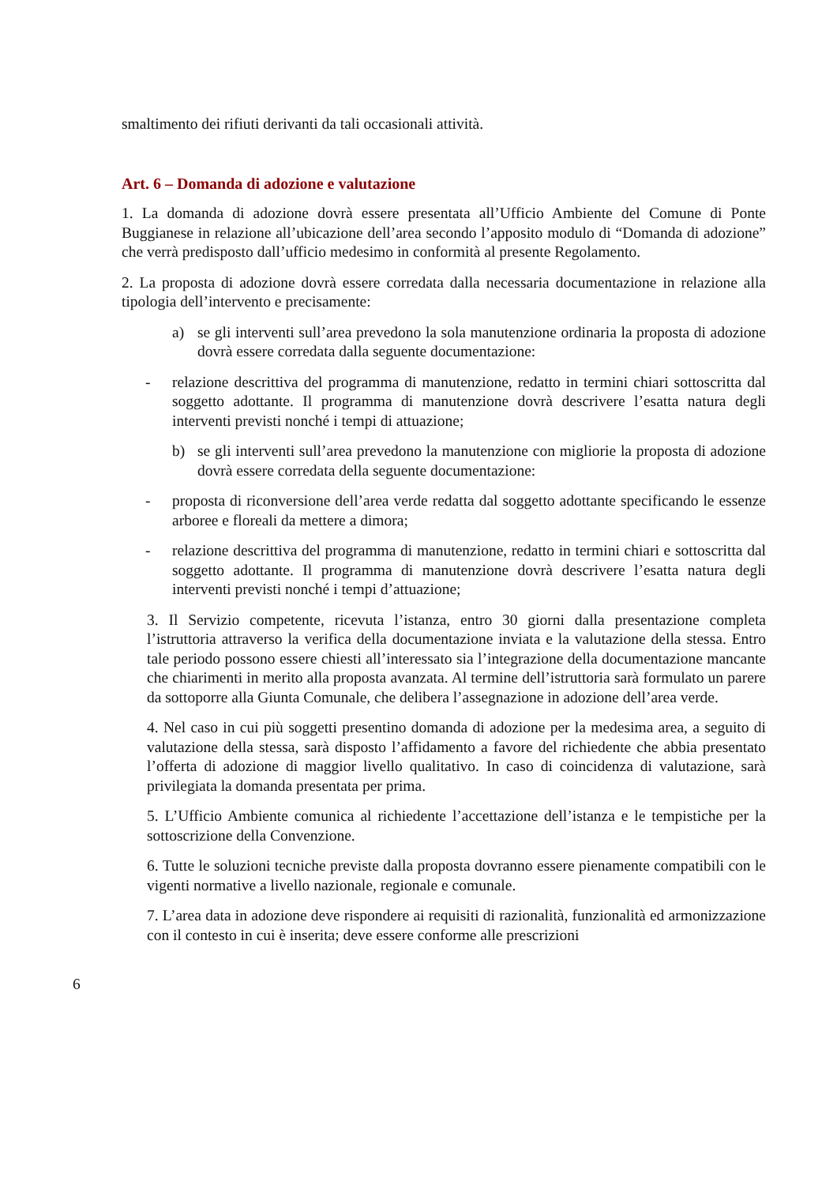smaltimento dei rifiuti derivanti da tali occasionali attività.
Art. 6 – Domanda di adozione e valutazione
1. La domanda di adozione dovrà essere presentata all’Ufficio Ambiente del Comune di Ponte Buggianese in relazione all’ubicazione dell’area secondo l’apposito modulo di “Domanda di adozione” che verrà predisposto dall’ufficio medesimo in conformità al presente Regolamento.
2. La proposta di adozione dovrà essere corredata dalla necessaria documentazione in relazione alla tipologia dell’intervento e precisamente:
a) se gli interventi sull’area prevedono la sola manutenzione ordinaria la proposta di adozione dovrà essere corredata dalla seguente documentazione:
- relazione descrittiva del programma di manutenzione, redatto in termini chiari sottoscritta dal soggetto adottante. Il programma di manutenzione dovrà descrivere l’esatta natura degli interventi previsti nonché i tempi di attuazione;
b) se gli interventi sull’area prevedono la manutenzione con migliorie la proposta di adozione dovrà essere corredata della seguente documentazione:
- proposta di riconversione dell’area verde redatta dal soggetto adottante specificando le essenze arboree e floreali da mettere a dimora;
- relazione descrittiva del programma di manutenzione, redatto in termini chiari e sottoscritta dal soggetto adottante. Il programma di manutenzione dovrà descrivere l’esatta natura degli interventi previsti nonché i tempi d’attuazione;
3. Il Servizio competente, ricevuta l’istanza, entro 30 giorni dalla presentazione completa l’istruttoria attraverso la verifica della documentazione inviata e la valutazione della stessa. Entro tale periodo possono essere chiesti all’interessato sia l’integrazione della documentazione mancante che chiarimenti in merito alla proposta avanzata. Al termine dell’istruttoria sarà formulato un parere da sottoporre alla Giunta Comunale, che delibera l’assegnazione in adozione dell’area verde.
4. Nel caso in cui più soggetti presentino domanda di adozione per la medesima area, a seguito di valutazione della stessa, sarà disposto l’affidamento a favore del richiedente che abbia presentato l’offerta di adozione di maggior livello qualitativo. In caso di coincidenza di valutazione, sarà privilegiata la domanda presentata per prima.
5. L’Ufficio Ambiente comunica al richiedente l’accettazione dell’istanza e le tempistiche per la sottoscrizione della Convenzione.
6. Tutte le soluzioni tecniche previste dalla proposta dovranno essere pienamente compatibili con le vigenti normative a livello nazionale, regionale e comunale.
7. L’area data in adozione deve rispondere ai requisiti di razionalità, funzionalità ed armonizzazione con il contesto in cui è inserita; deve essere conforme alle prescrizioni
6